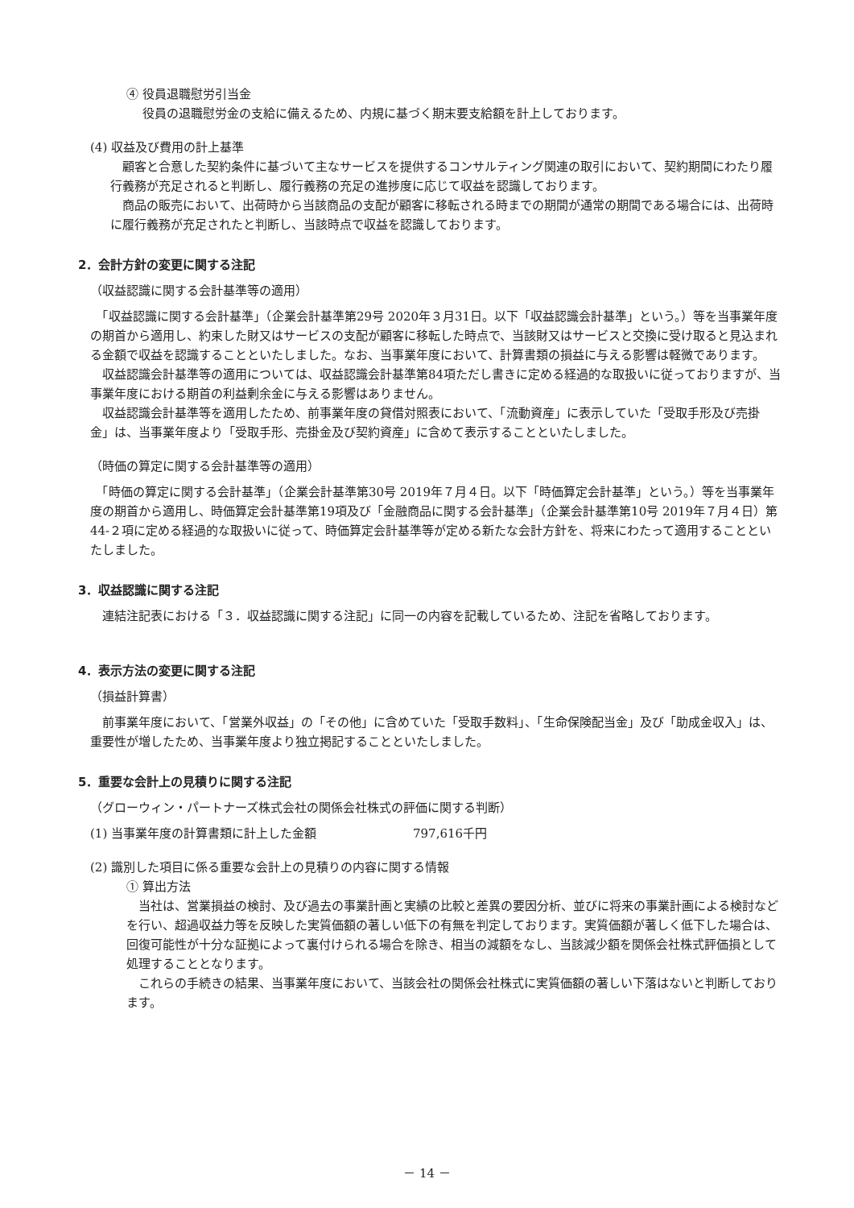④ 役員退職慰労引当金
役員の退職慰労金の支給に備えるため、内規に基づく期末要支給額を計上しております。
(4) 収益及び費用の計上基準
　顧客と合意した契約条件に基づいて主なサービスを提供するコンサルティング関連の取引において、契約期間にわたり履行義務が充足されると判断し、履行義務の充足の進捗度に応じて収益を認識しております。
　商品の販売において、出荷時から当該商品の支配が顧客に移転される時までの期間が通常の期間である場合には、出荷時に履行義務が充足されたと判断し、当該時点で収益を認識しております。
2．会計方針の変更に関する注記
（収益認識に関する会計基準等の適用）
　「収益認識に関する会計基準」（企業会計基準第29号 2020年３月31日。以下「収益認識会計基準」という。）等を当事業年度の期首から適用し、約束した財又はサービスの支配が顧客に移転した時点で、当該財又はサービスと交換に受け取ると見込まれる金額で収益を認識することといたしました。なお、当事業年度において、計算書類の損益に与える影響は軽微であります。
　収益認識会計基準等の適用については、収益認識会計基準第84項ただし書きに定める経過的な取扱いに従っておりますが、当事業年度における期首の利益剰余金に与える影響はありません。
　収益認識会計基準等を適用したため、前事業年度の貸借対照表において、「流動資産」に表示していた「受取手形及び売掛金」は、当事業年度より「受取手形、売掛金及び契約資産」に含めて表示することといたしました。
（時価の算定に関する会計基準等の適用）
　「時価の算定に関する会計基準」（企業会計基準第30号 2019年７月４日。以下「時価算定会計基準」という。）等を当事業年度の期首から適用し、時価算定会計基準第19項及び「金融商品に関する会計基準」（企業会計基準第10号 2019年７月４日）第44-２項に定める経過的な取扱いに従って、時価算定会計基準等が定める新たな会計方針を、将来にわたって適用することといたしました。
3．収益認識に関する注記
　連結注記表における「３．収益認識に関する注記」に同一の内容を記載しているため、注記を省略しております。
4．表示方法の変更に関する注記
（損益計算書）
　前事業年度において、「営業外収益」の「その他」に含めていた「受取手数料」、「生命保険配当金」及び「助成金収入」は、重要性が増したため、当事業年度より独立掲記することといたしました。
5．重要な会計上の見積りに関する注記
（グローウィン・パートナーズ株式会社の関係会社株式の評価に関する判断）
(1) 当事業年度の計算書類に計上した金額 797,616千円
(2) 識別した項目に係る重要な会計上の見積りの内容に関する情報
① 算出方法
　当社は、営業損益の検討、及び過去の事業計画と実績の比較と差異の要因分析、並びに将来の事業計画による検討などを行い、超過収益力等を反映した実質価額の著しい低下の有無を判定しております。実質価額が著しく低下した場合は、回復可能性が十分な証拠によって裏付けられる場合を除き、相当の減額をなし、当該減少額を関係会社株式評価損として処理することとなります。
　これらの手続きの結果、当事業年度において、当該会社の関係会社株式に実質価額の著しい下落はないと判断しております。
－ 14 －